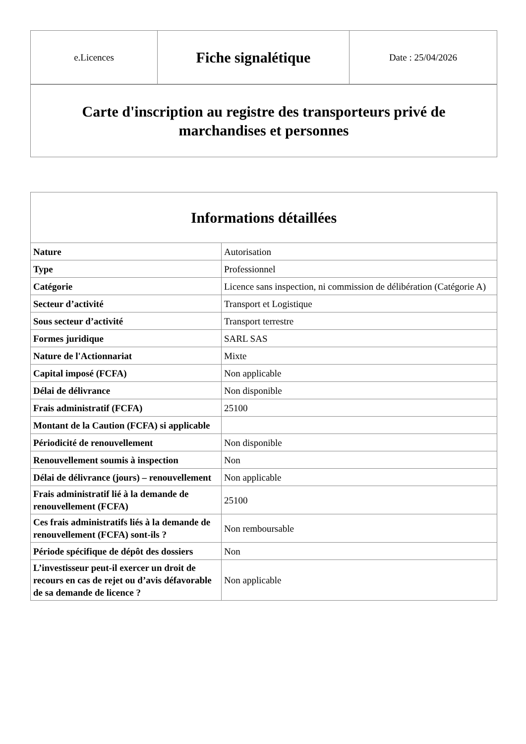| e.Licences | Fiche signalétique | Date : 25/04/2026 |
| Carte d'inscription au registre des transporteurs privé de marchandises et personnes |
| Informations détaillées | |
| --- | --- |
| Nature | Autorisation |
| Type | Professionnel |
| Catégorie | Licence sans inspection, ni commission de délibération (Catégorie A) |
| Secteur d’activité | Transport et Logistique |
| Sous secteur d’activité | Transport terrestre |
| Formes juridique | SARL SAS |
| Nature de l'Actionnariat | Mixte |
| Capital imposé (FCFA) | Non applicable |
| Délai de délivrance | Non disponible |
| Frais administratif (FCFA) | 25100 |
| Montant de la Caution (FCFA) si applicable | |
| Périodicité de renouvellement | Non disponible |
| Renouvellement soumis à inspection | Non |
| Délai de délivrance (jours) – renouvellement | Non applicable |
| Frais administratif lié à la demande de renouvellement (FCFA) | 25100 |
| Ces frais administratifs liés à la demande de renouvellement (FCFA) sont-ils ? | Non remboursable |
| Période spécifique de dépôt des dossiers | Non |
| L’investisseur peut-il exercer un droit de recours en cas de rejet ou d’avis défavorable de sa demande de licence ? | Non applicable |